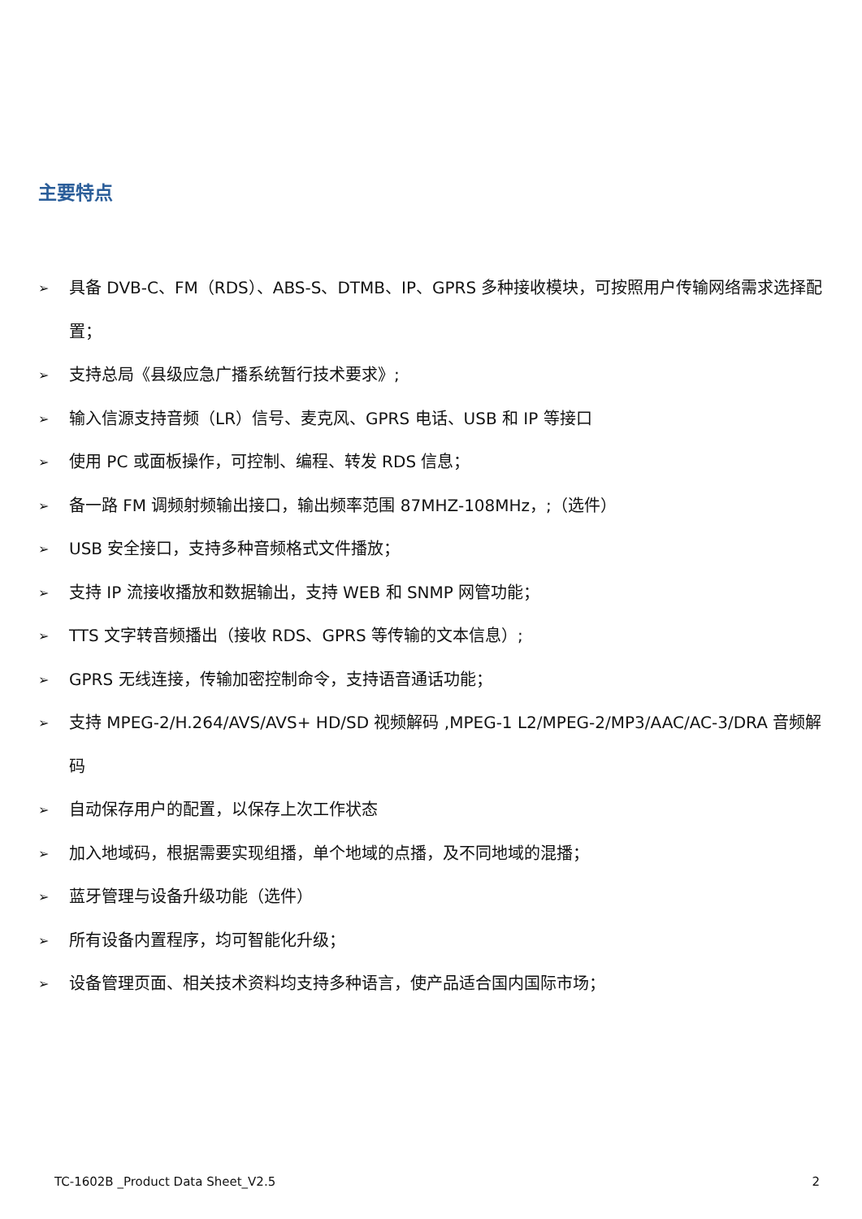主要特点
➢ 具备 DVB-C、FM（RDS）、ABS-S、DTMB、IP、GPRS 多种接收模块，可按照用户传输网络需求选择配置；
➢ 支持总局《县级应急广播系统暂行技术要求》;
➢ 输入信源支持音频（LR）信号、麦克风、GPRS 电话、USB 和 IP 等接口
➢ 使用 PC 或面板操作，可控制、编程、转发 RDS 信息；
➢ 备一路 FM 调频射频输出接口，输出频率范围 87MHZ-108MHz，;（选件）
➢ USB 安全接口，支持多种音频格式文件播放；
➢ 支持 IP 流接收播放和数据输出，支持 WEB 和 SNMP 网管功能；
➢ TTS 文字转音频播出（接收 RDS、GPRS 等传输的文本信息）;
➢ GPRS 无线连接，传输加密控制命令，支持语音通话功能；
➢ 支持 MPEG-2/H.264/AVS/AVS+ HD/SD 视频解码 ,MPEG-1 L2/MPEG-2/MP3/AAC/AC-3/DRA 音频解码
➢ 自动保存用户的配置，以保存上次工作状态
➢ 加入地域码，根据需要实现组播，单个地域的点播，及不同地域的混播；
➢ 蓝牙管理与设备升级功能（选件）
➢ 所有设备内置程序，均可智能化升级；
➢ 设备管理页面、相关技术资料均支持多种语言，使产品适合国内国际市场；
TC-1602B _Product Data Sheet_V2.5
2